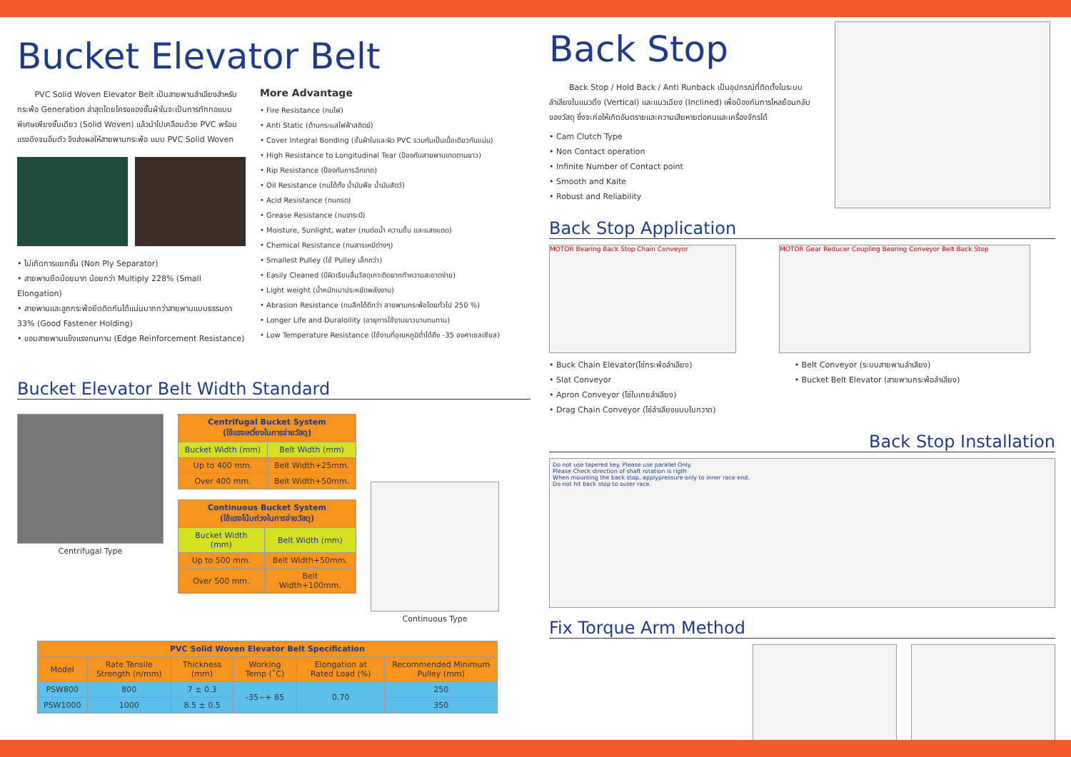Bucket Elevator Belt
PVC Solid Woven Elevator Belt เป็นสายพานลำเลียงสำหรับกระพ้อ Generation ล่าสุดโดยโครงของชั้นผ้าในจะเป็นการทักทอแบบพิเศษเพียงชั้นเดียว (Solid Woven) แล้วนำไปเคลือบด้วย PVC พร้อมแรงดึงจนอิ่มตัว จึงส่งผลให้สายพานกระพ้อ แบบ PVC Solid Woven
• ไม่เกิดการแยกชั้น (Non Ply Separator)
• สายพานยืดน้อยมาก น้อยกว่า Multiply 228% (Small Elongation)
• สายพานและลูกกระพ้อยึดติดกันได้แน่นมากกว่าสายพานแบบธรรมดา 33% (Good Fastener Holding)
• ขอบสายพานแข็งแรงทนทาน (Edge Reinforcement Resistance)
More Advantage
• Fire Resistance (ทนไฟ)
• Anti Static (ต้านกระแสไฟฟ้าสถิตย์)
• Cover Integral Bonding (ชั้นผ้าใบและผิว PVC รวมกันเป็นเนื้อเดียวกันแน่น)
• High Resistance to Longitudinal Tear (ป้องกันสายพานขาดตามยาว)
• Rip Resistance (ป้องกันการฉีกขาด)
• Oil Resistance (ทนได้ทั้ง น้ำมันพืช น้ำมันสัตว์)
• Acid Resistance (ทนกรด)
• Grease Resistance (ทนจาระบี)
• Moisture, Sunlight, water (ทนต่อน้ำ ความชื้น และแสงแดด)
• Chemical Resistance (ทนสารเคมีต่างๆ)
• Smallest Pulley (ใช้ Pulley เล็กกว่า)
• Easily Cleaned (มีผิวเรียบลื่นวัสดุเกาะติดยากทำความสะอาดง่าย)
• Light weight (น้ำหนักเบาประหยัดพลังงาน)
• Abrasion Resistance (ทนสึกได้ดีกว่า สายพานกระพ้อโดยทั่วไป 250 %)
• Longer Life and Duraloility (อายุการใช้งานยาวนานทนทาน)
• Low Temperature Resistance (ใช้งานที่อุณหภูมิต่ำได้ถึง -35 องศาเซลเซียส)
Bucket Elevator Belt Width Standard
Centrifugal Type
| Centrifugal Bucket System (ใช้แรงเหวี่ยงในการจ่ายวัสดุ) | |
| --- | --- |
| Bucket Width (mm) | Belt Width (mm) |
| Up to 400 mm. | Belt Width+25mm. |
| Over 400 mm. | Belt Width+50mm. |
| Continuous Bucket System (ใช้แรงโน้มถ่วงในการจ่ายวัสดุ) | |
| --- | --- |
| Bucket Width (mm) | Belt Width (mm) |
| Up to 500 mm. | Belt Width+50mm. |
| Over 500 mm. | Belt Width+100mm. |
Continuous Type
| PVC Solid Woven Elevator Belt Specification | | | | | |
| --- | --- | --- | --- | --- | --- |
| Model | Rate Tensile Strength (n/mm) | Thickness (mm) | Working Temp (˚C) | Elongation at Rated Load (%) | Recommended Minimum Pulley (mm) |
| PSW800 | 800 | 7 ± 0.3 | -35~+ 85 | 0.70 | 250 |
| PSW1000 | 1000 | 8.5 ± 0.5 | | | 350 |
Back Stop
Back Stop / Hold Back / Anti Runback เป็นอุปกรณ์ที่ติดตั้งในระบบลำเลียงในแนวดิ่ง (Vertical) และแนวเฉียง (Inclined) เพื่อป้องกันการไหลย้อนกลับของวัสดุ ซึ่งจะก่อให้เกิดอันตรายและความเสียหายต่อคนและเครื่องจักรได้
• Cam Clutch Type
• Non Contact operation
• Infinite Number of Contact point
• Smooth and Kaite
• Robust and Reliability
Back Stop Application
MOTOR Bearing Back Stop Chain Conveyor MOTOR Gear Reducer Coupling Bearing Conveyor Belt Back Stop
• Buck Chain Elevator(โซ่กระพ้อลำเลียง)
• Slat Conveyor
• Apron Conveyor (โซ่ใบเกยลำเลียง)
• Drag Chain Conveyor (โซ่ลำเลียงแบบใบกวาด)
• Belt Conveyor (ระบบสายพานลำเลียง)
• Bucket Belt Elevator (สายพานกระพ้อลำเลียง)
Back Stop Installation
Do not use tapered key. Please use parallel Only.
Please Check direction of shaft rotation is rigth
When mounting the back stop, applypressure only to inner race end.
Do not hit back stop to outer race.
Fix Torque Arm Method